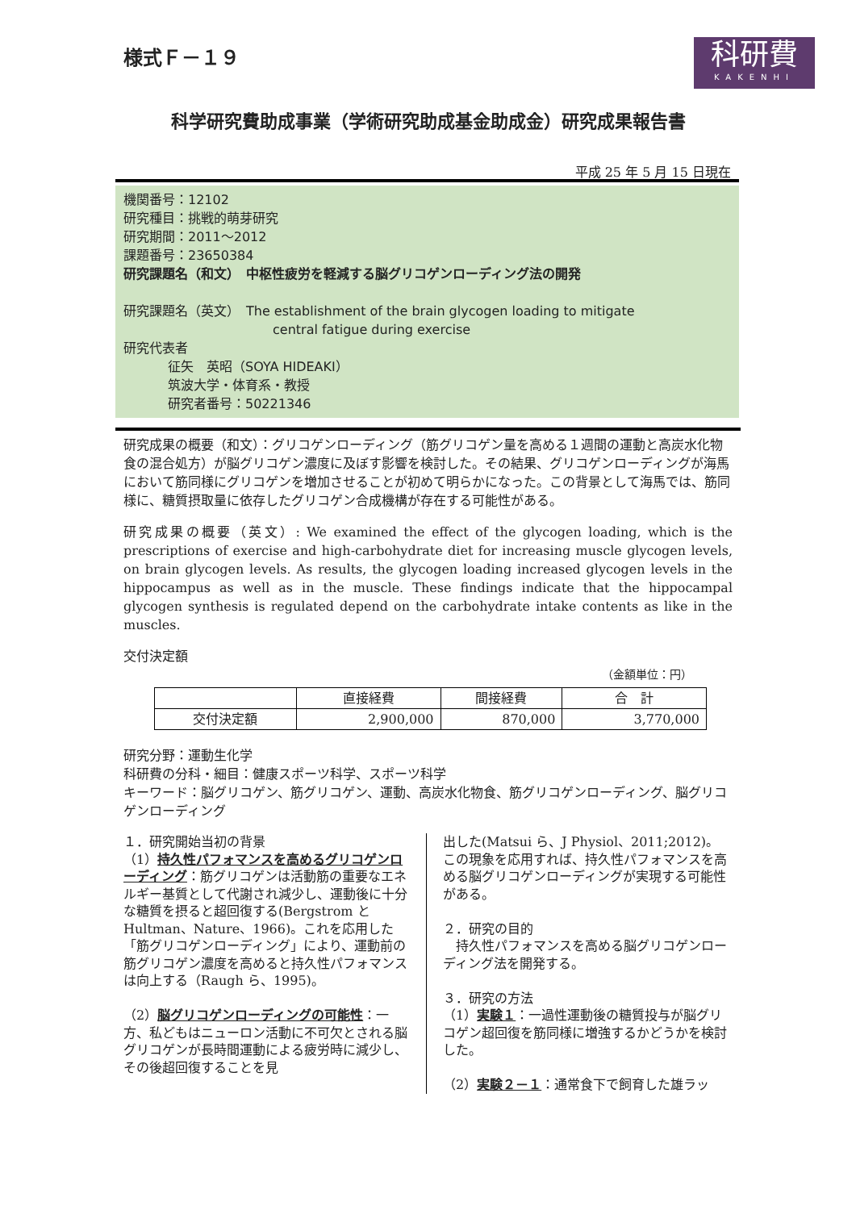様式Ｆ－１９
科研費
KAKENHI
科学研究費助成事業（学術研究助成基金助成金）研究成果報告書
平成 25 年 5 月 15 日現在
機関番号：12102
研究種目：挑戦的萌芽研究
研究期間：2011～2012
課題番号：23650384
研究課題名（和文）　中枢性疲労を軽減する脳グリコゲンローディング法の開発
研究課題名（英文）　The establishment of the brain glycogen loading to mitigate
central fatigue during exercise
研究代表者
征矢　英昭（SOYA HIDEAKI）
筑波大学・体育系・教授
研究者番号：50221346
研究成果の概要（和文）：グリコゲンローディング（筋グリコゲン量を高める１週間の運動と高炭水化物食の混合処方）が脳グリコゲン濃度に及ぼす影響を検討した。その結果、グリコゲンローディングが海馬において筋同様にグリコゲンを増加させることが初めて明らかになった。この背景として海馬では、筋同様に、糖質摂取量に依存したグリコゲン合成機構が存在する可能性がある。
研究成果の概要（英文）: We examined the effect of the glycogen loading, which is the prescriptions of exercise and high-carbohydrate diet for increasing muscle glycogen levels, on brain glycogen levels. As results, the glycogen loading increased glycogen levels in the hippocampus as well as in the muscle. These findings indicate that the hippocampal glycogen synthesis is regulated depend on the carbohydrate intake contents as like in the muscles.
交付決定額
（金額単位：円）
| | 直接経費 | 間接経費 | 合 計 |
| --- | --- | --- | --- |
| 交付決定額 | 2,900,000 | 870,000 | 3,770,000 |
研究分野：運動生化学
科研費の分科・細目：健康スポーツ科学、スポーツ科学
キーワード：脳グリコゲン、筋グリコゲン、運動、高炭水化物食、筋グリコゲンローディング、脳グリコゲンローディング
１．研究開始当初の背景
（1）持久性パフォマンスを高めるグリコゲンローディング：筋グリコゲンは活動筋の重要なエネルギー基質として代謝され減少し、運動後に十分な糖質を摂ると超回復する(Bergstrom と Hultman、Nature、1966)。これを応用した「筋グリコゲンローディング」により、運動前の筋グリコゲン濃度を高めると持久性パフォマンスは向上する（Raugh ら、1995)。
（2）脳グリコゲンローディングの可能性：一方、私どもはニューロン活動に不可欠とされる脳グリコゲンが長時間運動による疲労時に減少し、その後超回復することを見
出した(Matsui ら、J Physiol、2011;2012)。この現象を応用すれば、持久性パフォマンスを高める脳グリコゲンローディングが実現する可能性がある。
２．研究の目的
　持久性パフォマンスを高める脳グリコゲンローディング法を開発する。
３．研究の方法
（1）実験１：一過性運動後の糖質投与が脳グリコゲン超回復を筋同様に増強するかどうかを検討した。
（2）実験２－１：通常食下で飼育した雄ラッ